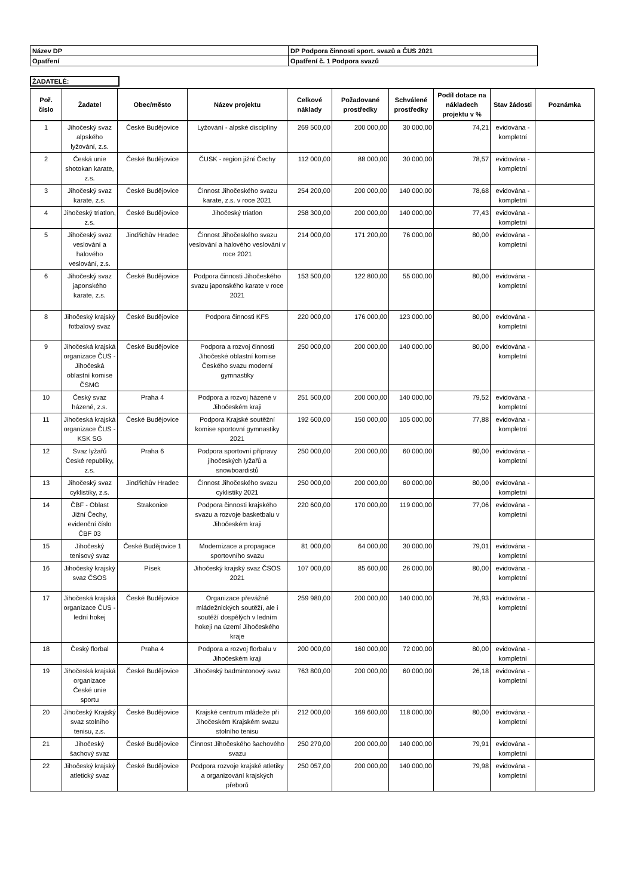| Název DP | DP Podpora činnosti sport. svazů a ČUS 2021 |
| Opatření | Opatření č. 1 Podpora svazů |
ŽADATELÉ:
| Poř. číslo | Žadatel | Obec/město | Název projektu | Celkové náklady | Požadované prostředky | Schválené prostředky | Podíl dotace na nákladech projektu v % | Stav žádosti | Poznámka |
| --- | --- | --- | --- | --- | --- | --- | --- | --- | --- |
| 1 | Jihočeský svaz alpského lyžování, z.s. | České Budějovice | Lyžování - alpské disciplíny | 269 500,00 | 200 000,00 | 30 000,00 | 74,21 | evidována - kompletní | |
| 2 | Česká unie shotokan karate, z.s. | České Budějovice | ČUSK - region jižní Čechy | 112 000,00 | 88 000,00 | 30 000,00 | 78,57 | evidována - kompletní | |
| 3 | Jihočeský svaz karate, z.s. | České Budějovice | Činnost Jihočeského svazu karate, z.s. v roce 2021 | 254 200,00 | 200 000,00 | 140 000,00 | 78,68 | evidována - kompletní | |
| 4 | Jihočeský triatlon, z.s. | České Budějovice | Jihočeský triatlon | 258 300,00 | 200 000,00 | 140 000,00 | 77,43 | evidována - kompletní | |
| 5 | Jihočeský svaz veslování a halového veslování, z.s. | Jindřichův Hradec | Činnost Jihočeského svazu veslování a halového veslování v roce 2021 | 214 000,00 | 171 200,00 | 76 000,00 | 80,00 | evidována - kompletní | |
| 6 | Jihočeský svaz japonského karate, z.s. | České Budějovice | Podpora činnosti Jihočeského svazu japonského karate v roce 2021 | 153 500,00 | 122 800,00 | 55 000,00 | 80,00 | evidována - kompletní | |
| 8 | Jihočeský krajský fotbalový svaz | České Budějovice | Podpora činnosti KFS | 220 000,00 | 176 000,00 | 123 000,00 | 80,00 | evidována - kompletní | |
| 9 | Jihočeská krajská organizace ČUS - Jihočeská oblastní komise ČSMG | České Budějovice | Podpora a rozvoj činnosti Jihočeské oblastní komise Českého svazu moderní gymnastiky | 250 000,00 | 200 000,00 | 140 000,00 | 80,00 | evidována - kompletní | |
| 10 | Český svaz házené, z.s. | Praha 4 | Podpora a rozvoj házené v Jihočeském kraji | 251 500,00 | 200 000,00 | 140 000,00 | 79,52 | evidována - kompletní | |
| 11 | Jihočeská krajská organizace ČUS - KSK SG | České Budějovice | Podpora Krajské soutěžní komise sportovní gymnastiky 2021 | 192 600,00 | 150 000,00 | 105 000,00 | 77,88 | evidována - kompletní | |
| 12 | Svaz lyžařů České republiky, z.s. | Praha 6 | Podpora sportovní přípravy jihočeských lyžařů a snowboardistů | 250 000,00 | 200 000,00 | 60 000,00 | 80,00 | evidována - kompletní | |
| 13 | Jihočeský svaz cyklistiky, z.s. | Jindřichův Hradec | Činnost Jihočeského svazu cyklistiky 2021 | 250 000,00 | 200 000,00 | 60 000,00 | 80,00 | evidována - kompletní | |
| 14 | ČBF - Oblast Jižní Čechy, evidenční číslo ČBF 03 | Strakonice | Podpora činnosti krajského svazu a rozvoje basketbalu v Jihočeském kraji | 220 600,00 | 170 000,00 | 119 000,00 | 77,06 | evidována - kompletní | |
| 15 | Jihočeský tenisový svaz | České Budějovice 1 | Modernizace a propagace sportovního svazu | 81 000,00 | 64 000,00 | 30 000,00 | 79,01 | evidována - kompletní | |
| 16 | Jihočeský krajský svaz ČSOS | Písek | Jihočeský krajský svaz ČSOS 2021 | 107 000,00 | 85 600,00 | 26 000,00 | 80,00 | evidována - kompletní | |
| 17 | Jihočeská krajská organizace ČUS - lední hokej | České Budějovice | Organizace převážně mládežnických soutěží, ale i soutěží dospělých v ledním hokeji na území Jihočeského kraje | 259 980,00 | 200 000,00 | 140 000,00 | 76,93 | evidována - kompletní | |
| 18 | Český florbal | Praha 4 | Podpora a rozvoj florbalu v Jihočeském kraji | 200 000,00 | 160 000,00 | 72 000,00 | 80,00 | evidována - kompletní | |
| 19 | Jihočeská krajská organizace České unie sportu | České Budějovice | Jihočeský badmintonový svaz | 763 800,00 | 200 000,00 | 60 000,00 | 26,18 | evidována - kompletní | |
| 20 | Jihočeský Krajský svaz stolního tenisu, z.s. | České Budějovice | Krajské centrum mládeže při Jihočeském Krajském svazu stolního tenisu | 212 000,00 | 169 600,00 | 118 000,00 | 80,00 | evidována - kompletní | |
| 21 | Jihočeský šachový svaz | České Budějovice | Činnost Jihočeského šachového svazu | 250 270,00 | 200 000,00 | 140 000,00 | 79,91 | evidována - kompletní | |
| 22 | Jihočeský krajský atletický svaz | České Budějovice | Podpora rozvoje krajské atletiky a organizování krajských přeborů | 250 057,00 | 200 000,00 | 140 000,00 | 79,98 | evidována - kompletní | |